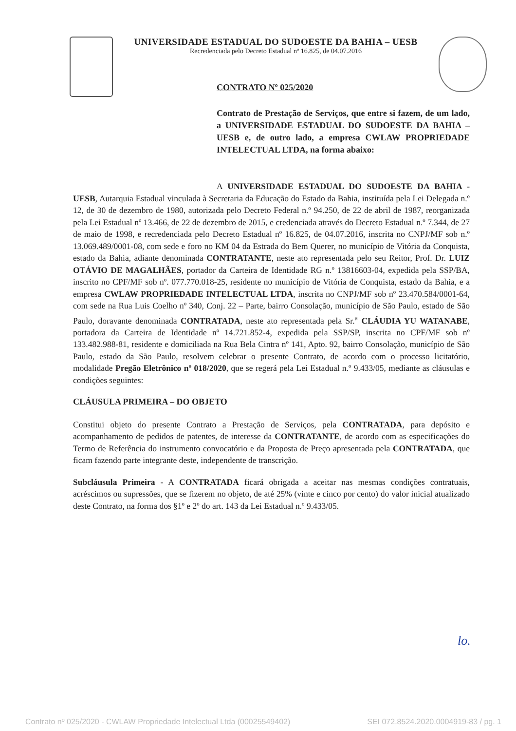UNIVERSIDADE ESTADUAL DO SUDOESTE DA BAHIA – UESB
Recredenciada pelo Decreto Estadual nº 16.825, de 04.07.2016
CONTRATO Nº 025/2020
Contrato de Prestação de Serviços, que entre si fazem, de um lado, a UNIVERSIDADE ESTADUAL DO SUDOESTE DA BAHIA – UESB e, de outro lado, a empresa CWLAW PROPRIEDADE INTELECTUAL LTDA, na forma abaixo:
A UNIVERSIDADE ESTADUAL DO SUDOESTE DA BAHIA - UESB, Autarquia Estadual vinculada à Secretaria da Educação do Estado da Bahia, instituída pela Lei Delegada n.º 12, de 30 de dezembro de 1980, autorizada pelo Decreto Federal n.º 94.250, de 22 de abril de 1987, reorganizada pela Lei Estadual nº 13.466, de 22 de dezembro de 2015, e credenciada através do Decreto Estadual n.º 7.344, de 27 de maio de 1998, e recredenciada pelo Decreto Estadual nº 16.825, de 04.07.2016, inscrita no CNPJ/MF sob n.º 13.069.489/0001-08, com sede e foro no KM 04 da Estrada do Bem Querer, no município de Vitória da Conquista, estado da Bahia, adiante denominada CONTRATANTE, neste ato representada pelo seu Reitor, Prof. Dr. LUIZ OTÁVIO DE MAGALHÃES, portador da Carteira de Identidade RG n.º 13816603-04, expedida pela SSP/BA, inscrito no CPF/MF sob nº. 077.770.018-25, residente no município de Vitória de Conquista, estado da Bahia, e a empresa CWLAW PROPRIEDADE INTELECTUAL LTDA, inscrita no CNPJ/MF sob nº 23.470.584/0001-64, com sede na Rua Luis Coelho nº 340, Conj. 22 – Parte, bairro Consolação, município de São Paulo, estado de São Paulo, doravante denominada CONTRATADA, neste ato representada pela Sr.<sup>a</sup> CLÁUDIA YU WATANABE, portadora da Carteira de Identidade nº 14.721.852-4, expedida pela SSP/SP, inscrita no CPF/MF sob nº 133.482.988-81, residente e domiciliada na Rua Bela Cintra nº 141, Apto. 92, bairro Consolação, município de São Paulo, estado da São Paulo, resolvem celebrar o presente Contrato, de acordo com o processo licitatório, modalidade Pregão Eletrônico nº 018/2020, que se regerá pela Lei Estadual n.º 9.433/05, mediante as cláusulas e condições seguintes:
CLÁUSULA PRIMEIRA – DO OBJETO
Constitui objeto do presente Contrato a Prestação de Serviços, pela CONTRATADA, para depósito e acompanhamento de pedidos de patentes, de interesse da CONTRATANTE, de acordo com as especificações do Termo de Referência do instrumento convocatório e da Proposta de Preço apresentada pela CONTRATADA, que ficam fazendo parte integrante deste, independente de transcrição.
Subcláusula Primeira - A CONTRATADA ficará obrigada a aceitar nas mesmas condições contratuais, acréscimos ou supressões, que se fizerem no objeto, de até 25% (vinte e cinco por cento) do valor inicial atualizado deste Contrato, na forma dos §1º e 2º do art. 143 da Lei Estadual n.º 9.433/05.
lo.
Contrato nº 025/2020 - CWLAW Propriedade Intelectual Ltda (00025549402) SEI 072.8524.2020.0004919-83 / pg. 1